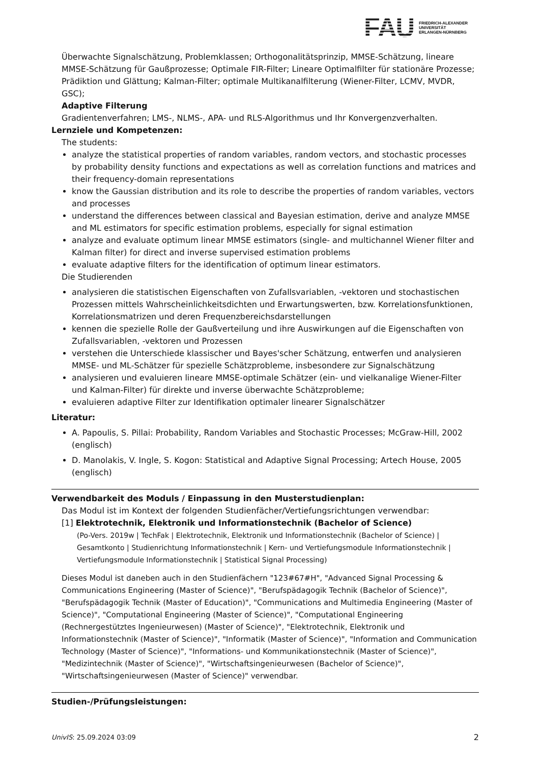FAU
FRIEDRICH-ALEXANDER
UNIVERSITÄT
ERLANGEN-NÜRNBERG
Überwachte Signalschätzung, Problemklassen; Orthogonalitätsprinzip, MMSE-Schätzung, lineare MMSE-Schätzung für Gaußprozesse; Optimale FIR-Filter; Lineare Optimalfilter für stationäre Prozesse; Prädiktion und Glättung; Kalman-Filter; optimale Multikanalfilterung (Wiener-Filter, LCMV, MVDR, GSC);
Adaptive Filterung
Gradientenverfahren; LMS-, NLMS-, APA- und RLS-Algorithmus und Ihr Konvergenzverhalten.
Lernziele und Kompetenzen:
The students:
analyze the statistical properties of random variables, random vectors, and stochastic processes by probability density functions and expectations as well as correlation functions and matrices and their frequency-domain representations
know the Gaussian distribution and its role to describe the properties of random variables, vectors and processes
understand the differences between classical and Bayesian estimation, derive and analyze MMSE and ML estimators for specific estimation problems, especially for signal estimation
analyze and evaluate optimum linear MMSE estimators (single- and multichannel Wiener filter and Kalman filter) for direct and inverse supervised estimation problems
evaluate adaptive filters for the identification of optimum linear estimators.
Die Studierenden
analysieren die statistischen Eigenschaften von Zufallsvariablen, -vektoren und stochastischen Prozessen mittels Wahrscheinlichkeitsdichten und Erwartungswerten, bzw. Korrelationsfunktionen, Korrelationsmatrizen und deren Frequenzbereichsdarstellungen
kennen die spezielle Rolle der Gaußverteilung und ihre Auswirkungen auf die Eigenschaften von Zufallsvariablen, -vektoren und Prozessen
verstehen die Unterschiede klassischer und Bayes'scher Schätzung, entwerfen und analysieren MMSE- und ML-Schätzer für spezielle Schätzprobleme, insbesondere zur Signalschätzung
analysieren und evaluieren lineare MMSE-optimale Schätzer (ein- und vielkanalige Wiener-Filter und Kalman-Filter) für direkte und inverse überwachte Schätzprobleme;
evaluieren adaptive Filter zur Identifikation optimaler linearer Signalschätzer
Literatur:
A. Papoulis, S. Pillai: Probability, Random Variables and Stochastic Processes; McGraw-Hill, 2002 (englisch)
D. Manolakis, V. Ingle, S. Kogon: Statistical and Adaptive Signal Processing; Artech House, 2005 (englisch)
Verwendbarkeit des Moduls / Einpassung in den Musterstudienplan:
Das Modul ist im Kontext der folgenden Studienfächer/Vertiefungsrichtungen verwendbar:
[1] Elektrotechnik, Elektronik und Informationstechnik (Bachelor of Science)
(Po-Vers. 2019w | TechFak | Elektrotechnik, Elektronik und Informationstechnik (Bachelor of Science) | Gesamtkonto | Studienrichtung Informationstechnik | Kern- und Vertiefungsmodule Informationstechnik | Vertiefungsmodule Informationstechnik | Statistical Signal Processing)
Dieses Modul ist daneben auch in den Studienfächern "123#67#H", "Advanced Signal Processing & Communications Engineering (Master of Science)", "Berufspädagogik Technik (Bachelor of Science)", "Berufspädagogik Technik (Master of Education)", "Communications and Multimedia Engineering (Master of Science)", "Computational Engineering (Master of Science)", "Computational Engineering (Rechnergestütztes Ingenieurwesen) (Master of Science)", "Elektrotechnik, Elektronik und Informationstechnik (Master of Science)", "Informatik (Master of Science)", "Information and Communication Technology (Master of Science)", "Informations- und Kommunikationstechnik (Master of Science)", "Medizintechnik (Master of Science)", "Wirtschaftsingenieurwesen (Bachelor of Science)", "Wirtschaftsingenieurwesen (Master of Science)" verwendbar.
Studien-/Prüfungsleistungen:
UnivIS: 25.09.2024 03:09 2